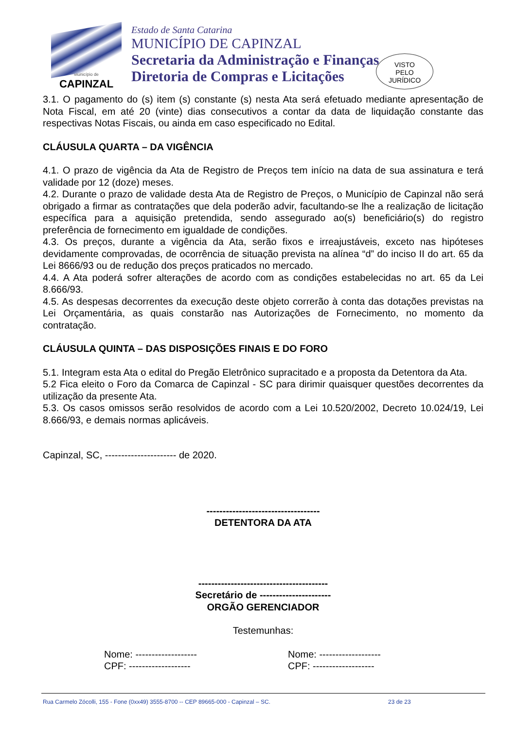Município de
CAPINZAL
Estado de Santa Catarina
MUNICÍPIO DE CAPINZAL
Secretaria da Administração e Finanças
Diretoria de Compras e Licitações
VISTO
PELO
JURÍDICO
3.1. O pagamento do (s) item (s) constante (s) nesta Ata será efetuado mediante apresentação de Nota Fiscal, em até 20 (vinte) dias consecutivos a contar da data de liquidação constante das respectivas Notas Fiscais, ou ainda em caso especificado no Edital.
CLÁUSULA QUARTA – DA VIGÊNCIA
4.1. O prazo de vigência da Ata de Registro de Preços tem início na data de sua assinatura e terá validade por 12 (doze) meses.
4.2. Durante o prazo de validade desta Ata de Registro de Preços, o Município de Capinzal não será obrigado a firmar as contratações que dela poderão advir, facultando-se lhe a realização de licitação específica para a aquisição pretendida, sendo assegurado ao(s) beneficiário(s) do registro preferência de fornecimento em igualdade de condições.
4.3. Os preços, durante a vigência da Ata, serão fixos e irreajustáveis, exceto nas hipóteses devidamente comprovadas, de ocorrência de situação prevista na alínea “d” do inciso II do art. 65 da Lei 8666/93 ou de redução dos preços praticados no mercado.
4.4. A Ata poderá sofrer alterações de acordo com as condições estabelecidas no art. 65 da Lei 8.666/93.
4.5. As despesas decorrentes da execução deste objeto correrão à conta das dotações previstas na Lei Orçamentária, as quais constarão nas Autorizações de Fornecimento, no momento da contratação.
CLÁUSULA QUINTA – DAS DISPOSIÇÕES FINAIS E DO FORO
5.1. Integram esta Ata o edital do Pregão Eletrônico supracitado e a proposta da Detentora da Ata.
5.2 Fica eleito o Foro da Comarca de Capinzal - SC para dirimir quaisquer questões decorrentes da utilização da presente Ata.
5.3. Os casos omissos serão resolvidos de acordo com a Lei 10.520/2002, Decreto 10.024/19, Lei 8.666/93, e demais normas aplicáveis.
Capinzal, SC, ---------------------- de 2020.
-----------------------------------
DETENTORA DA ATA
----------------------------------------
Secretário de ----------------------
ORGÃO GERENCIADOR
Testemunhas:
Nome: -------------------
CPF: -------------------
Nome: -------------------
CPF: -------------------
Rua Carmelo Zócolli, 155 - Fone (0xx49) 3555-8700 -- CEP 89665-000 - Capinzal – SC. 23 de 23